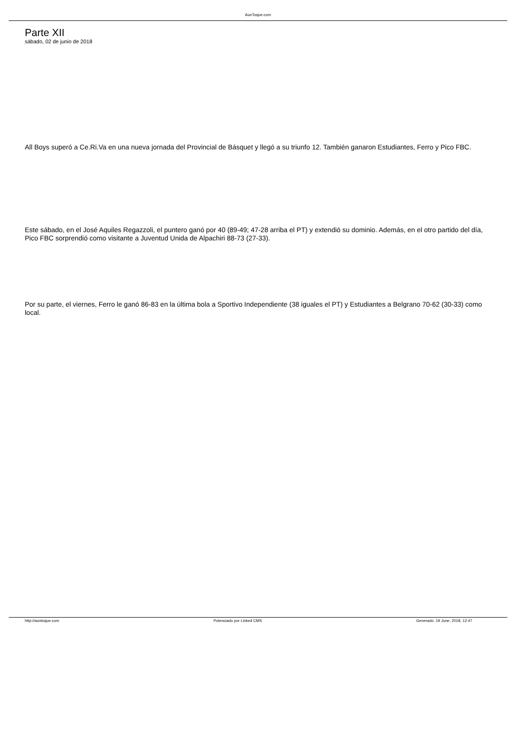AunToque.com
Parte XII
sábado, 02 de junio de 2018
All Boys superó a Ce.Ri.Va en una nueva jornada del Provincial de Básquet y llegó a su triunfo 12. También ganaron Estudiantes, Ferro y Pico FBC.
Este sábado, en el José Aquiles Regazzoli, el puntero ganó por 40 (89-49; 47-28 arriba el PT) y extendió su dominio. Además, en el otro partido del día, Pico FBC sorprendió como visitante a Juventud Unida de Alpachiri 88-73 (27-33).
Por su parte, el viernes, Ferro le ganó 86-83 en la última bola a Sportivo Independiente (38 iguales el PT) y Estudiantes a Belgrano 70-62 (30-33) como local.
http://auntoque.com Potenciado por Linked CMS Generado: 19 June, 2018, 12:47